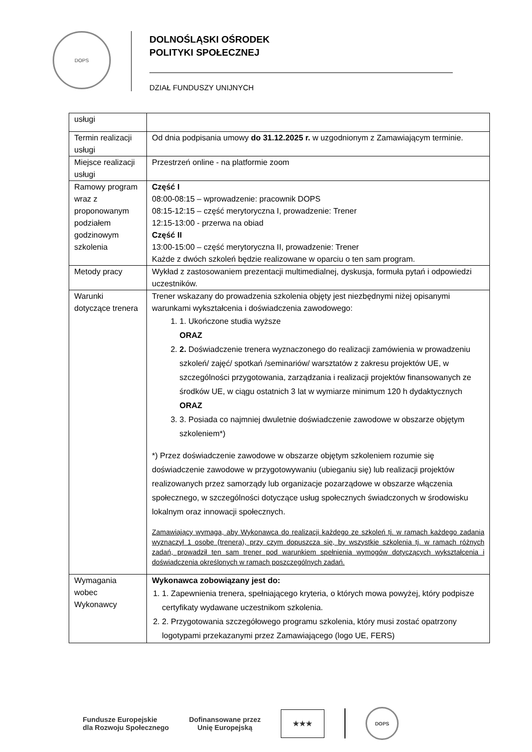DOPS
DOLNOŚLĄSKI OŚRODEK
POLITYKI SPOŁECZNEJ
DZIAŁ FUNDUSZY UNIJNYCH
| usługi | |
| Termin realizacji usługi | Od dnia podpisania umowy do 31.12.2025 r. w uzgodnionym z Zamawiającym terminie. |
| Miejsce realizacji usługi | Przestrzeń online - na platformie zoom |
| Ramowy program wraz z proponowanym podziałem godzinowym szkolenia | Część I 08:00-08:15 – wprowadzenie: pracownik DOPS 08:15-12:15 – część merytoryczna I, prowadzenie: Trener 12:15-13:00 - przerwa na obiad Część II 13:00-15:00 – część merytoryczna II, prowadzenie: Trener Każde z dwóch szkoleń będzie realizowane w oparciu o ten sam program. |
| Metody pracy | Wykład z zastosowaniem prezentacji multimedialnej, dyskusja, formuła pytań i odpowiedzi uczestników. |
| Warunki dotyczące trenera | Trener wskazany do prowadzenia szkolenia objęty jest niezbędnymi niżej opisanymi warunkami wykształcenia i doświadczenia zawodowego: 1. 1. Ukończone studia wyższe ORAZ 2. 2. Doświadczenie trenera wyznaczonego do realizacji zamówienia w prowadzeniu szkoleń/ zajęć/ spotkań /seminariów/ warsztatów z zakresu projektów UE, w szczególności przygotowania, zarządzania i realizacji projektów finansowanych ze środków UE, w ciągu ostatnich 3 lat w wymiarze minimum 120 h dydaktycznych ORAZ 3. 3. Posiada co najmniej dwuletnie doświadczenie zawodowe w obszarze objętym szkoleniem*) *) Przez doświadczenie zawodowe w obszarze objętym szkoleniem rozumie się doświadczenie zawodowe w przygotowywaniu (ubieganiu się) lub realizacji projektów realizowanych przez samorządy lub organizacje pozarządowe w obszarze włączenia społecznego, w szczególności dotyczące usług społecznych świadczonych w środowisku lokalnym oraz innowacji społecznych. Zamawiający wymaga, aby Wykonawca do realizacji każdego ze szkoleń tj. w ramach każdego zadania wyznaczył 1 osobę (trenera), przy czym dopuszcza się, by wszystkie szkolenia tj. w ramach różnych zadań, prowadził ten sam trener pod warunkiem spełnienia wymogów dotyczących wykształcenia i doświadczenia określonych w ramach poszczególnych zadań. |
| Wymagania wobec Wykonawcy | Wykonawca zobowiązany jest do: 1. 1. Zapewnienia trenera, spełniającego kryteria, o których mowa powyżej, który podpisze certyfikaty wydawane uczestnikom szkolenia. 2. 2. Przygotowania szczegółowego programu szkolenia, który musi zostać opatrzony logotypami przekazanymi przez Zamawiającego (logo UE, FERS) |
Fundusze Europejskie
dla Rozwoju Społecznego
Dofinansowane przez
Unię Europejską
★★★
DOPS